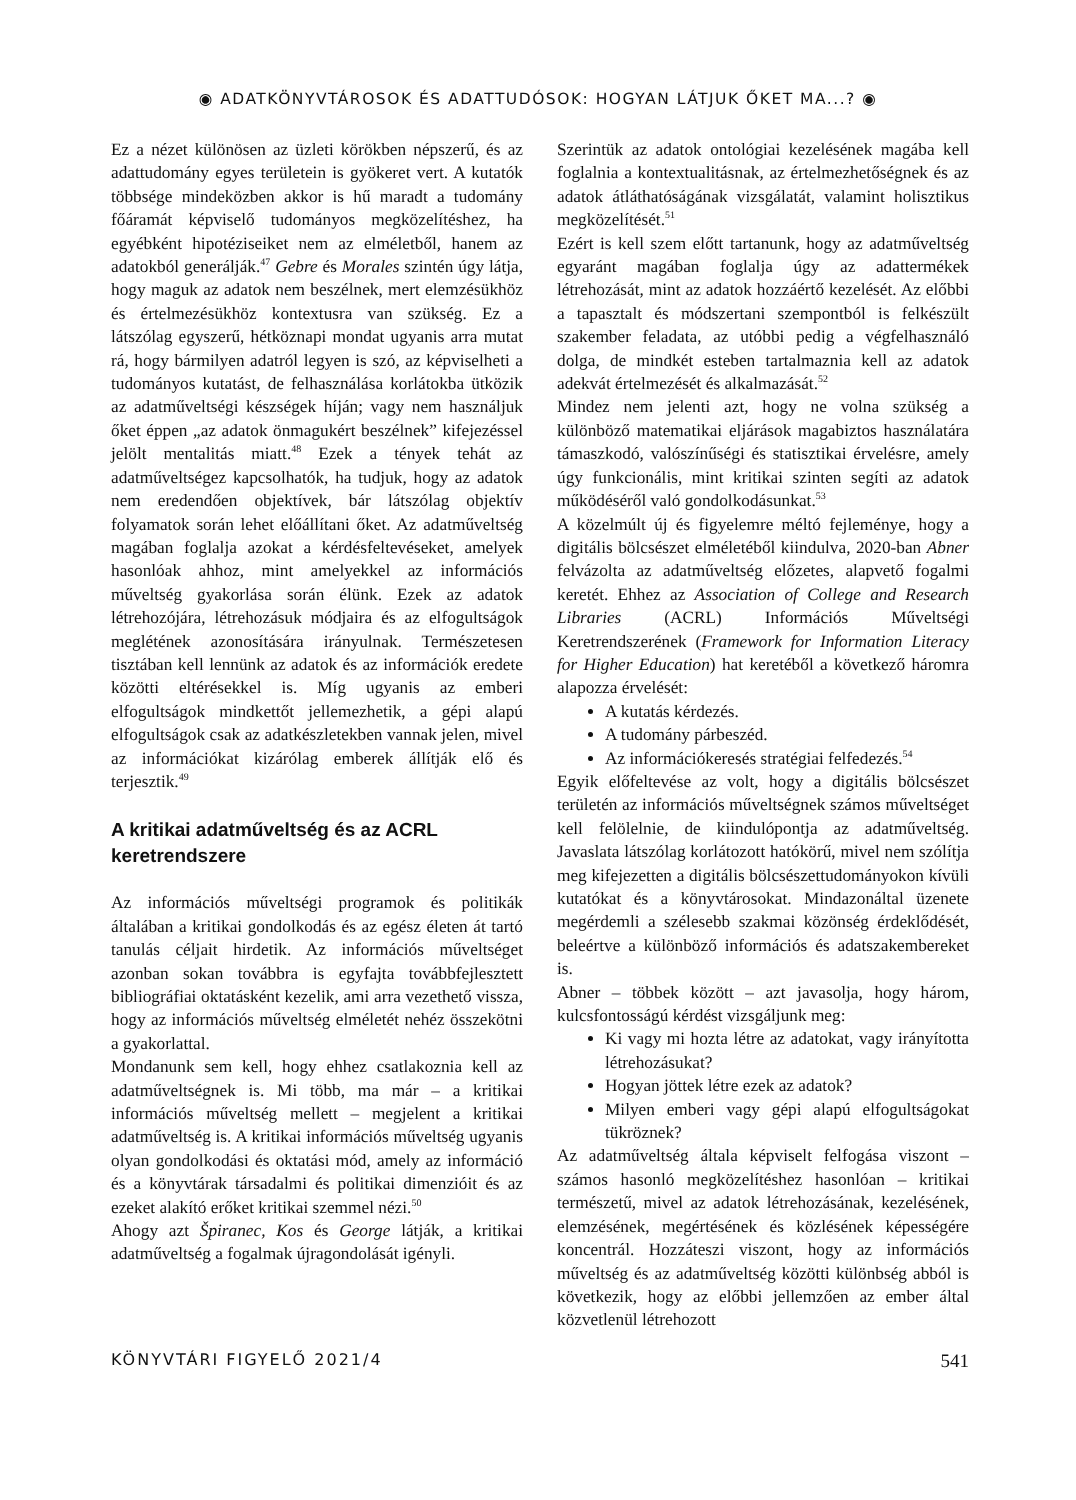◉ ADATKÖNYVTÁROSOK ÉS ADATTUDÓSOK: HOGYAN LÁTJUK ŐKET MA...? ◉
Ez a nézet különösen az üzleti körökben népszerű, és az adattudomány egyes területein is gyökeret vert. A kutatók többsége mindeközben akkor is hű maradt a tudomány főáramát képviselő tudományos megközelítéshez, ha egyébként hipotéziseiket nem az elméletből, hanem az adatokból generálják.<sup>47</sup> Gebre és Morales szintén úgy látja, hogy maguk az adatok nem beszélnek, mert elemzésükhöz és értelmezésükhöz kontextusra van szükség. Ez a látszólag egyszerű, hétköznapi mondat ugyanis arra mutat rá, hogy bármilyen adatról legyen is szó, az képviselheti a tudományos kutatást, de felhasználása korlátokba ütközik az adatműveltségi készségek híján; vagy nem használjuk őket éppen „az adatok önmagukért beszélnek” kifejezéssel jelölt mentalitás miatt.<sup>48</sup> Ezek a tények tehát az adatműveltségez kapcsolhatók, ha tudjuk, hogy az adatok nem eredendően objektívek, bár látszólag objektív folyamatok során lehet előállítani őket. Az adatműveltség magában foglalja azokat a kérdésfeltevéseket, amelyek hasonlóak ahhoz, mint amelyekkel az információs műveltség gyakorlása során élünk. Ezek az adatok létrehozójára, létrehozásuk módjaira és az elfogultságok meglétének azonosítására irányulnak. Természetesen tisztában kell lennünk az adatok és az információk eredete közötti eltérésekkel is. Míg ugyanis az emberi elfogultságok mindkettőt jellemezhetik, a gépi alapú elfogultságok csak az adatkészletekben vannak jelen, mivel az információkat kizárólag emberek állítják elő és terjesztik.<sup>49</sup>
A kritikai adatműveltség és az ACRL keretrendszere
Az információs műveltségi programok és politikák általában a kritikai gondolkodás és az egész életen át tartó tanulás céljait hirdetik. Az információs műveltséget azonban sokan továbbra is egyfajta továbbfejlesztett bibliográfiai oktatásként kezelik, ami arra vezethető vissza, hogy az információs műveltség elméletét nehéz összekötni a gyakorlattal.
Mondanunk sem kell, hogy ehhez csatlakoznia kell az adatműveltségnek is. Mi több, ma már – a kritikai információs műveltség mellett – megjelent a kritikai adatműveltség is. A kritikai információs műveltség ugyanis olyan gondolkodási és oktatási mód, amely az információ és a könyvtárak társadalmi és politikai dimenzióit és az ezeket alakító erőket kritikai szemmel nézi.<sup>50</sup>
Ahogy azt Špiranec, Kos és George látják, a kritikai adatműveltség a fogalmak újragondolását igényli.
Szerintük az adatok ontológiai kezelésének magába kell foglalnia a kontextualitásnak, az értelmezhetőségnek és az adatok átláthatóságának vizsgálatát, valamint holisztikus megközelítését.<sup>51</sup>
Ezért is kell szem előtt tartanunk, hogy az adatműveltség egyaránt magában foglalja úgy az adattermékek létrehozását, mint az adatok hozzáértő kezelését. Az előbbi a tapasztalt és módszertani szempontból is felkészült szakember feladata, az utóbbi pedig a végfelhasználó dolga, de mindkét esteben tartalmaznia kell az adatok adekvát értelmezését és alkalmazását.<sup>52</sup>
Mindez nem jelenti azt, hogy ne volna szükség a különböző matematikai eljárások magabiztos használatára támaszkodó, valószínűségi és statisztikai érvelésre, amely úgy funkcionális, mint kritikai szinten segíti az adatok működéséről való gondolkodásunkat.<sup>53</sup>
A közelmúlt új és figyelemre méltó fejleménye, hogy a digitális bölcsészet elméletéből kiindulva, 2020-ban Abner felvázolta az adatműveltség előzetes, alapvető fogalmi keretét. Ehhez az Association of College and Research Libraries (ACRL) Információs Műveltségi Keretrendszerének (Framework for Information Literacy for Higher Education) hat keretéből a következő háromra alapozza érvelését:
A kutatás kérdezés.
A tudomány párbeszéd.
Az információkeresés stratégiai felfedezés.<sup>54</sup>
Egyik előfeltevése az volt, hogy a digitális bölcsészet területén az információs műveltségnek számos műveltséget kell felölelnie, de kiindulópontja az adatműveltség. Javaslata látszólag korlátozott hatókörű, mivel nem szólítja meg kifejezetten a digitális bölcsészettudományokon kívüli kutatókat és a könyvtárosokat. Mindazonáltal üzenete megérdemli a szélesebb szakmai közönség érdeklődését, beleértve a különböző információs és adatszakembereket is.
Abner – többek között – azt javasolja, hogy három, kulcsfontosságú kérdést vizsgáljunk meg:
Ki vagy mi hozta létre az adatokat, vagy irányította létrehozásukat?
Hogyan jöttek létre ezek az adatok?
Milyen emberi vagy gépi alapú elfogultságokat tükröznek?
Az adatműveltség általa képviselt felfogása viszont – számos hasonló megközelítéshez hasonlóan – kritikai természetű, mivel az adatok létrehozásának, kezelésének, elemzésének, megértésének és közlésének képességére koncentrál. Hozzáteszi viszont, hogy az információs műveltség és az adatműveltség közötti különbség abból is következik, hogy az előbbi jellemzően az ember által közvetlenül létrehozott
KÖNYVTÁRI FIGYELŐ 2021/4 541